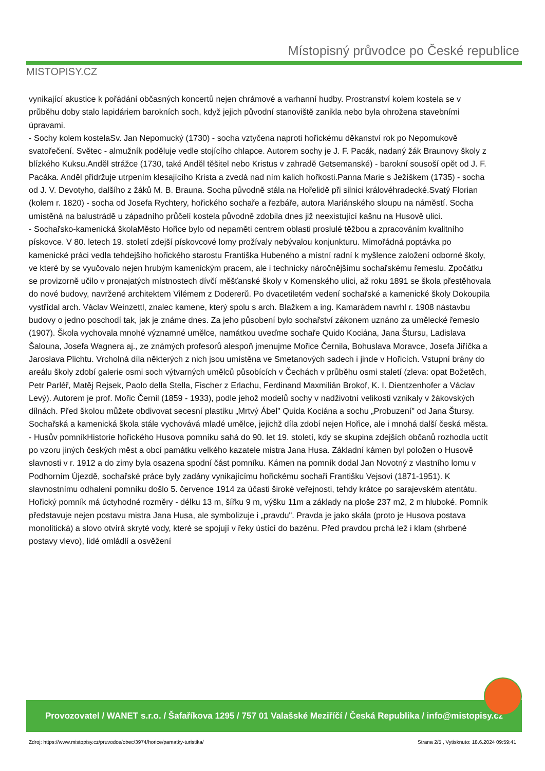MISTOPISY.CZ
Místopisný průvodce po České republice
vynikající akustice k pořádání občasných koncertů nejen chrámové a varhanní hudby. Prostranství kolem kostela se v průběhu doby stalo lapidáriem barokních soch, když jejich původní stanoviště zanikla nebo byla ohrožena stavebními úpravami.
- Sochy kolem kostelaSv. Jan Nepomucký (1730) - socha vztyčena naproti hořickému děkanství rok po Nepomukově svatořečení. Světec - almužník poděluje vedle stojícího chlapce. Autorem sochy je J. F. Pacák, nadaný žák Braunovy školy z blízkého Kuksu.Anděl strážce (1730, také Anděl těšitel nebo Kristus v zahradě Getsemanské) - barokní sousoší opět od J. F. Pacáka. Anděl přidržuje utrpením klesajícího Krista a zvedá nad ním kalich hořkosti.Panna Marie s Ježíškem (1735) - socha od J. V. Devotyho, dalšího z žáků M. B. Brauna. Socha původně stála na Hořelidě při silnici královéhradecké.Svatý Florian (kolem r. 1820) - socha od Josefa Rychtery, hořického sochaře a řezbáře, autora Mariánského sloupu na náměstí. Socha umístěná na balustrádě u západního průčelí kostela původně zdobila dnes již neexistující kašnu na Husově ulici.
- Sochařsko-kamenická školaMěsto Hořice bylo od nepaměti centrem oblasti proslulé těžbou a zpracováním kvalitního pískovce. V 80. letech 19. století zdejší pískovcové lomy prožívaly nebývalou konjunkturu. Mimořádná poptávka po kamenické práci vedla tehdejšího hořického starostu Františka Hubeného a místní radní k myšlence založení odborné školy, ve které by se vyučovalo nejen hrubým kamenickým pracem, ale i technicky náročnějšímu sochařskému řemeslu. Zpočátku se provizorně učilo v pronajatých místnostech dívčí měšťanské školy v Komenského ulici, až roku 1891 se škola přestěhovala do nové budovy, navržené architektem Vilémem z Dodererů. Po dvacetiletém vedení sochařské a kamenické školy Dokoupila vystřídal arch. Václav Weinzettl, znalec kamene, který spolu s arch. Blažkem a ing. Kamarádem navrhl r. 1908 nástavbu budovy o jedno poschodí tak, jak je známe dnes. Za jeho působení bylo sochařství zákonem uznáno za umělecké řemeslo (1907). Škola vychovala mnohé významné umělce, namátkou uveďme sochaře Quido Kociána, Jana Štursu, Ladislava Šalouna, Josefa Wagnera aj., ze známých profesorů alespoň jmenujme Mořice Černila, Bohuslava Moravce, Josefa Jiříčka a Jaroslava Plichtu. Vrcholná díla některých z nich jsou umístěna ve Smetanových sadech i jinde v Hořicích. Vstupní brány do areálu školy zdobí galerie osmi soch výtvarných umělců působících v Čechách v průběhu osmi staletí (zleva: opat Božetěch, Petr Parléř, Matěj Rejsek, Paolo della Stella, Fischer z Erlachu, Ferdinand Maxmilián Brokof, K. I. Dientzenhofer a Václav Levý). Autorem je prof. Mořic Černil (1859 - 1933), podle jehož modelů sochy v nadživotní velikosti vznikaly v žákovských dílnách. Před školou můžete obdivovat secesní plastiku „Mrtvý Ábel" Quida Kociána a sochu „Probuzení" od Jana Štursy. Sochařská a kamenická škola stále vychovává mladé umělce, jejichž díla zdobí nejen Hořice, ale i mnohá další česká města.
- Husův pomníkHistorie hořického Husova pomníku sahá do 90. let 19. století, kdy se skupina zdejších občanů rozhodla uctít po vzoru jiných českých měst a obcí památku velkého kazatele mistra Jana Husa. Základní kámen byl položen o Husově slavnosti v r. 1912 a do zimy byla osazena spodní část pomníku. Kámen na pomník dodal Jan Novotný z vlastního lomu v Podhorním Újezdě, sochařské práce byly zadány vynikajícímu hořickému sochaři Františku Vejsovi (1871-1951). K slavnostnímu odhalení pomníku došlo 5. července 1914 za účasti široké veřejnosti, tehdy krátce po sarajevském atentátu. Hořický pomník má úctyhodné rozměry - délku 13 m, šířku 9 m, výšku 11m a základy na ploše 237 m2, 2 m hluboké. Pomník představuje nejen postavu mistra Jana Husa, ale symbolizuje i „pravdu". Pravda je jako skála (proto je Husova postava monolitická) a slovo otvírá skryté vody, které se spojují v řeky ústící do bazénu. Před pravdou prchá lež i klam (shrbené postavy vlevo), lidé omládlí a osvěžení
Provozovatel / WANET s.r.o. / Šafaříkova 1295 / 757 01 Valašské Meziříčí / Česká Republika / info@mistopisy.cz
Zdroj: https://www.mistopisy.cz/pruvodce/obec/3974/horice/pamatky-turistika/ Strana 2/5 , Vytisknuto: 18.6.2024 09:59:41